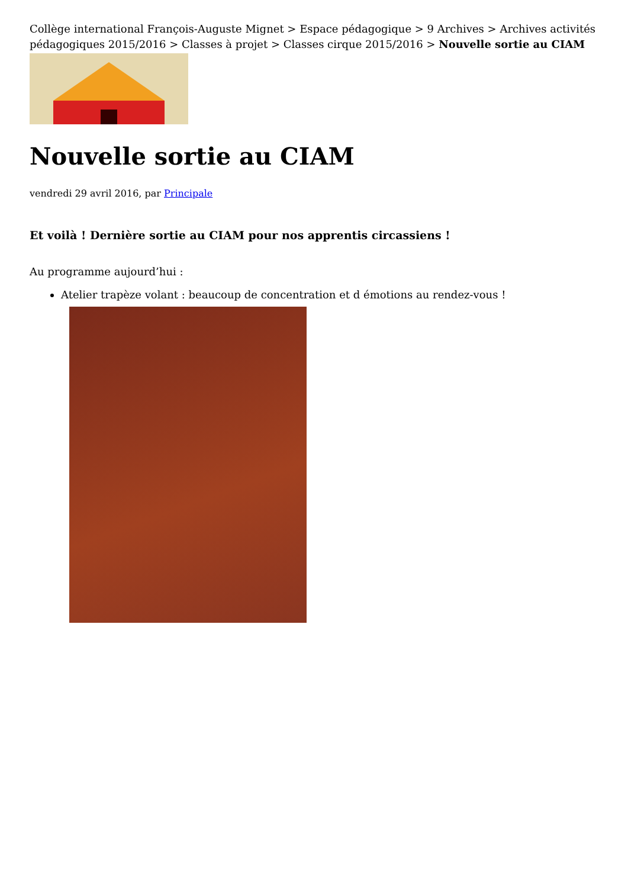Collège international François-Auguste Mignet > Espace pédagogique > 9 Archives > Archives activités pédagogiques 2015/2016 > Classes à projet > Classes cirque 2015/2016 > Nouvelle sortie au CIAM
Nouvelle sortie au CIAM
vendredi 29 avril 2016, par Principale
Et voilà ! Dernière sortie au CIAM pour nos apprentis circassiens !
Au programme aujourd’hui :
Atelier trapèze volant : beaucoup de concentration et d émotions au rendez-vous !